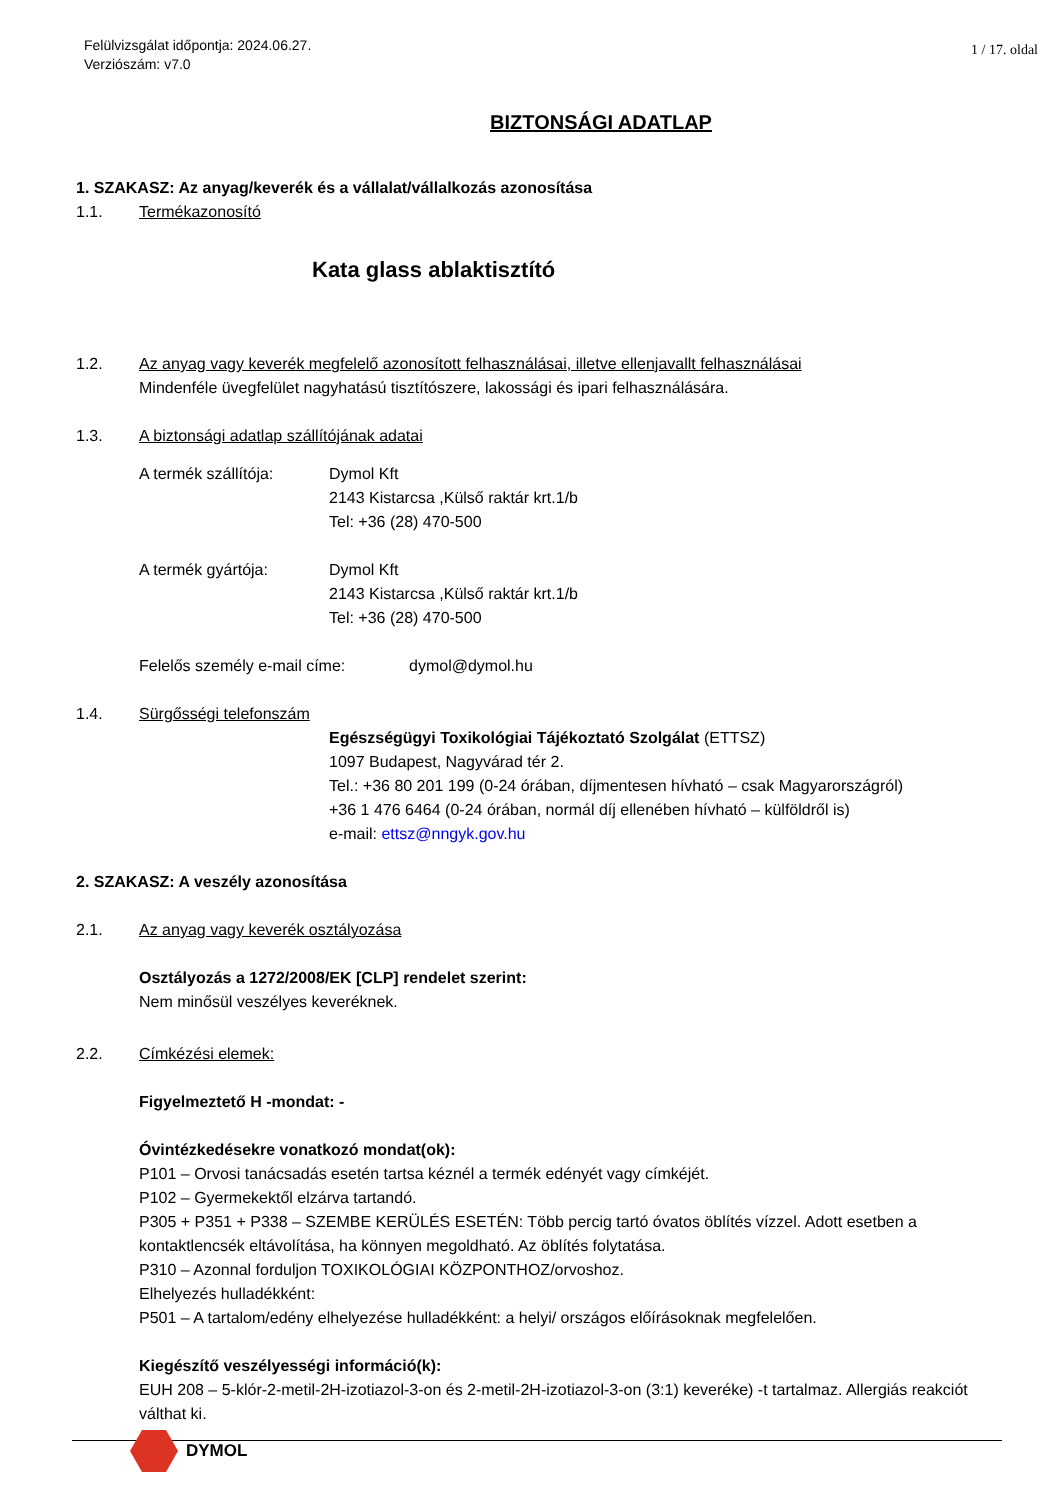Felülvizsgálat időpontja: 2024.06.27.
Verziószám: v7.0
1 / 17. oldal
BIZTONSÁGI ADATLAP
1. SZAKASZ: Az anyag/keverék és a vállalat/vállalkozás azonosítása
1.1. Termékazonosító
Kata glass ablaktisztító
1.2. Az anyag vagy keverék megfelelő azonosított felhasználásai, illetve ellenjavallt felhasználásai
Mindenféle üvegfelület nagyhatású tisztítószere, lakossági és ipari felhasználására.
1.3. A biztonsági adatlap szállítójának adatai
A termék szállítója: Dymol Kft
2143 Kistarcsa ,Külső raktár krt.1/b
Tel: +36 (28) 470-500
A termék gyártója: Dymol Kft
2143 Kistarcsa ,Külső raktár krt.1/b
Tel: +36 (28) 470-500
Felelős személy e-mail címe: dymol@dymol.hu
1.4. Sürgősségi telefonszám
Egészségügyi Toxikológiai Tájékoztató Szolgálat (ETTSZ)
1097 Budapest, Nagyvárad tér 2.
Tel.: +36 80 201 199 (0-24 órában, díjmentesen hívható – csak Magyarországról)
+36 1 476 6464 (0-24 órában, normál díj ellenében hívható – külföldről is)
e-mail: ettsz@nngyk.gov.hu
2. SZAKASZ: A veszély azonosítása
2.1. Az anyag vagy keverék osztályozása
Osztályozás a 1272/2008/EK [CLP] rendelet szerint:
Nem minősül veszélyes keveréknek.
2.2. Címkézési elemek:
Figyelmeztető H -mondat: -
Óvintézkedésekre vonatkozó mondat(ok):
P101 – Orvosi tanácsadás esetén tartsa kéznél a termék edényét vagy címkéjét.
P102 – Gyermekektől elzárva tartandó.
P305 + P351 + P338 – SZEMBE KERÜLÉS ESETÉN: Több percig tartó óvatos öblítés vízzel. Adott esetben a kontaktlencsék eltávolítása, ha könnyen megoldható. Az öblítés folytatása.
P310 – Azonnal forduljon TOXIKOLÓGIAI KÖZPONTHOZ/orvoshoz.
Elhelyezés hulladékként:
P501 – A tartalom/edény elhelyezése hulladékként: a helyi/ országos előírásoknak megfelelően.
Kiegészítő veszélyességi információ(k):
EUH 208 – 5-klór-2-metil-2H-izotiazol-3-on és 2-metil-2H-izotiazol-3-on (3:1) keveréke) -t tartalmaz. Allergiás reakciót válthat ki.
DYMOL